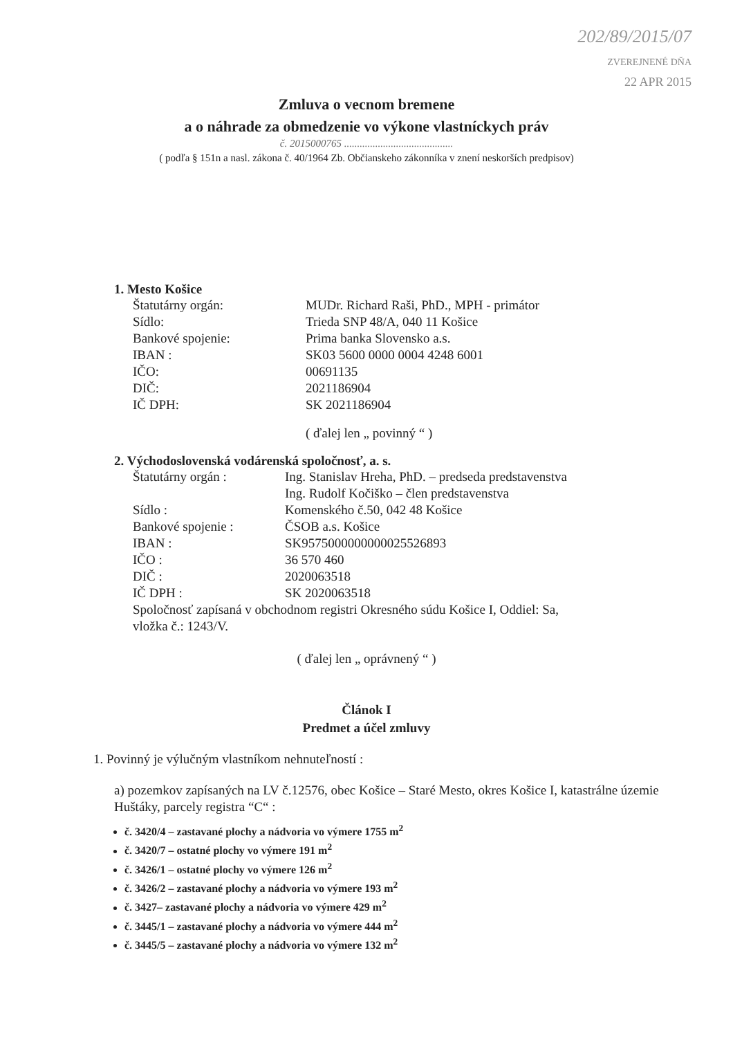202/89/2015/07
ZVEREJNENÉ DŇA
22 APR 2015
Zmluva o vecnom bremene
a o náhrade za obmedzenie vo výkone vlastníckych práv
č. 2015000765 ..........................................
( podľa § 151n a nasl. zákona č. 40/1964 Zb. Občianskeho zákonníka v znení neskorších predpisov)
1. Mesto Košice
Štatutárny orgán: MUDr. Richard Raši, PhD., MPH - primátor
Sídlo: Trieda SNP 48/A, 040 11 Košice
Bankové spojenie: Prima banka Slovensko a.s.
IBAN : SK03 5600 0000 0004 4248 6001
IČO: 00691135
DIČ: 2021186904
IČ DPH: SK 2021186904
( ďalej len „ povinný “ )
2. Východoslovenská vodárenská spoločnosť, a. s.
Štatutárny orgán : Ing. Stanislav Hreha, PhD. – predseda predstavenstva
Ing. Rudolf Kočiško – člen predstavenstva
Sídlo : Komenského č.50, 042 48 Košice
Bankové spojenie : ČSOB a.s. Košice
IBAN : SK9575000000000025526893
IČO : 36 570 460
DIČ : 2020063518
IČ DPH : SK 2020063518
Spoločnosť zapísaná v obchodnom registri Okresného súdu Košice I, Oddiel: Sa,
vložka č.: 1243/V.
( ďalej len „ oprávnený “ )
Článok I
Predmet a účel zmluvy
1. Povinný je výlučným vlastníkom nehnuteľností :
a) pozemkov zapísaných na LV č.12576, obec Košice – Staré Mesto, okres Košice I, katastrálne územie Huštáky, parcely registra “C“ :
č. 3420/4 – zastavané plochy a nádvoria vo výmere 1755 m<sup>2</sup>
č. 3420/7 – ostatné plochy vo výmere 191 m<sup>2</sup>
č. 3426/1 – ostatné plochy vo výmere 126 m<sup>2</sup>
č. 3426/2 – zastavané plochy a nádvoria vo výmere 193 m<sup>2</sup>
č. 3427– zastavané plochy a nádvoria vo výmere 429 m<sup>2</sup>
č. 3445/1 – zastavané plochy a nádvoria vo výmere 444 m<sup>2</sup>
č. 3445/5 – zastavané plochy a nádvoria vo výmere 132 m<sup>2</sup>